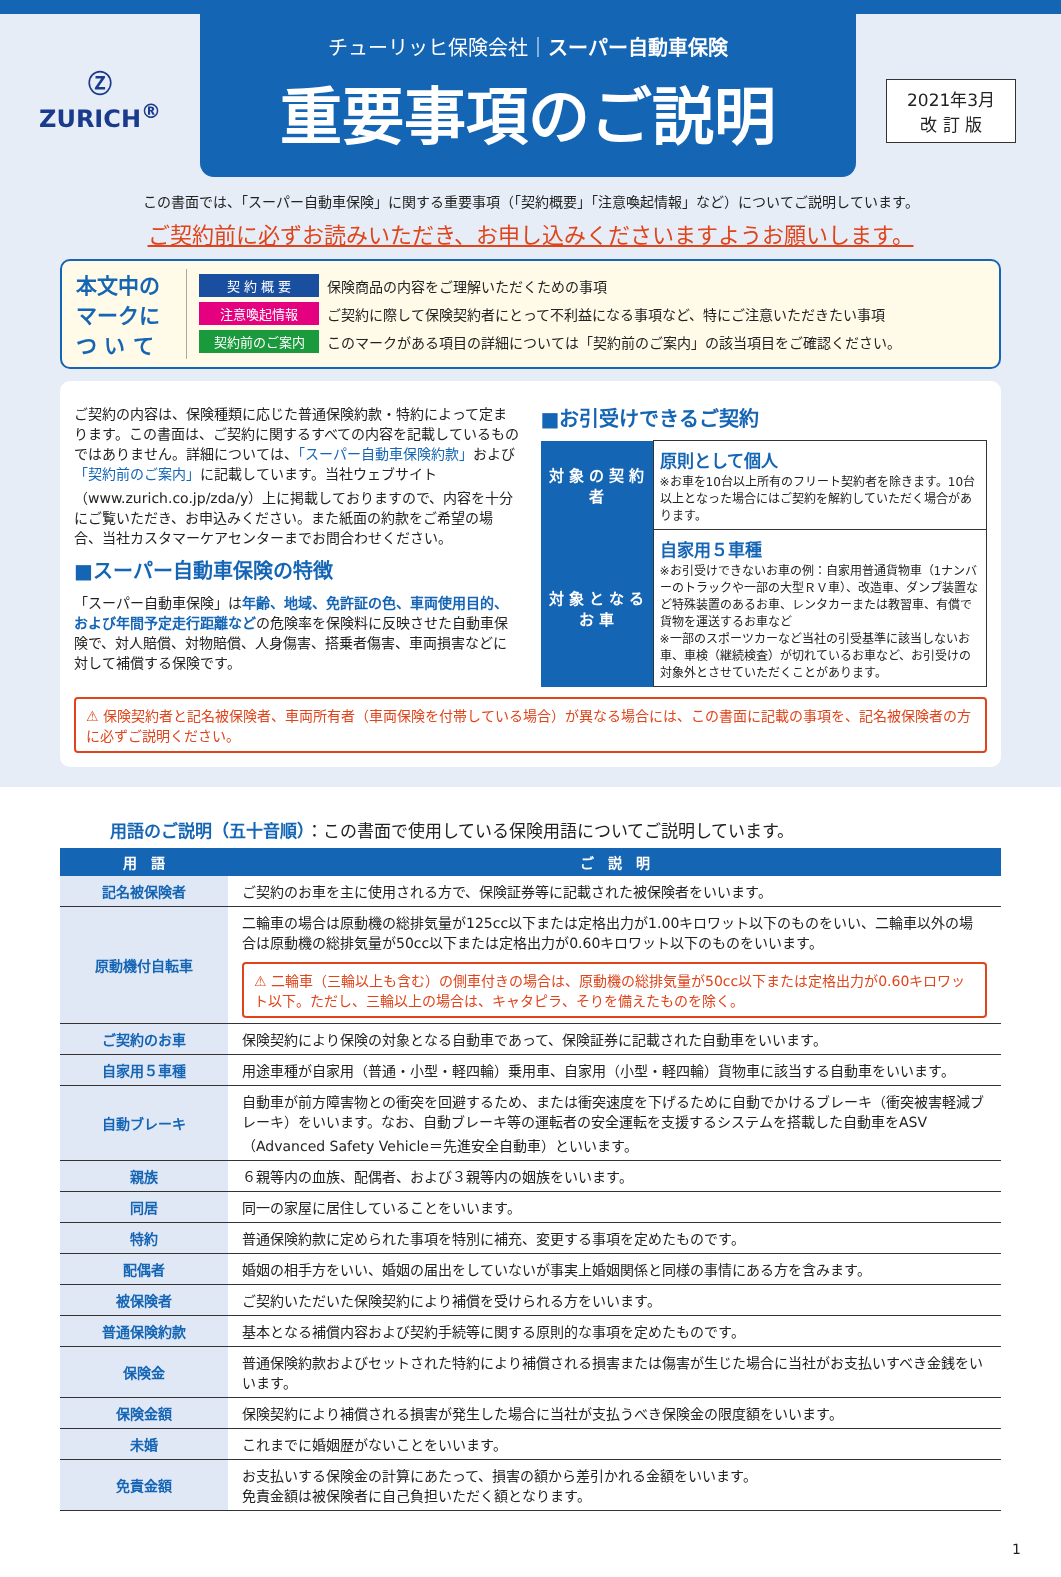Ⓩ
ZURICH<sup>®</sup>
チューリッヒ保険会社｜スーパー自動車保険
重要事項のご説明
2021年3月
改 訂 版
この書面では、「スーパー自動車保険」に関する重要事項（「契約概要」「注意喚起情報」など）についてご説明しています。
ご契約前に必ずお読みいただき、お申し込みくださいますようお願いします。
本文中の マークに つ い て
契 約 概 要 保険商品の内容をご理解いただくための事項
注意喚起情報 ご契約に際して保険契約者にとって不利益になる事項など、特にご注意いただきたい事項
契約前のご案内 このマークがある項目の詳細については「契約前のご案内」の該当項目をご確認ください。
ご契約の内容は、保険種類に応じた普通保険約款・特約によって定まります。この書面は、ご契約に関するすべての内容を記載しているものではありません。詳細については、「スーパー自動車保険約款」および「契約前のご案内」に記載しています。当社ウェブサイト（www.zurich.co.jp/zda/y）上に掲載しておりますので、内容を十分にご覧いただき、お申込みください。また紙面の約款をご希望の場合、当社カスタマーケアセンターまでお問合わせください。
■スーパー自動車保険の特徴
「スーパー自動車保険」は年齢、地域、免許証の色、車両使用目的、および年間予定走行距離などの危険率を保険料に反映させた自動車保険で、対人賠償、対物賠償、人身傷害、搭乗者傷害、車両損害などに対して補償する保険です。
■お引受けできるご契約
| 対 象 の 契 約 者 | 原則として個人 ※お車を10台以上所有のフリート契約者を除きます。10台以上となった場合にはご契約を解約していただく場合があります。 |
| 対 象 と な る お 車 | 自家用５車種 ※お引受けできないお車の例：自家用普通貨物車（1ナンバーのトラックや一部の大型ＲＶ車）、改造車、ダンプ装置など特殊装置のあるお車、レンタカーまたは教習車、有償で貨物を運送するお車など ※一部のスポーツカーなど当社の引受基準に該当しないお車、車検（継続検査）が切れているお車など、お引受けの対象外とさせていただくことがあります。 |
⚠ 保険契約者と記名被保険者、車両所有者（車両保険を付帯している場合）が異なる場合には、この書面に記載の事項を、記名被保険者の方に必ずご説明ください。
用語のご説明（五十音順）：この書面で使用している保険用語についてご説明しています。
| 用 語 | ご 説 明 |
| --- | --- |
| 記名被保険者 | ご契約のお車を主に使用される方で、保険証券等に記載された被保険者をいいます。 |
| 原動機付自転車 | 二輪車の場合は原動機の総排気量が125cc以下または定格出力が1.00キロワット以下のものをいい、二輪車以外の場合は原動機の総排気量が50cc以下または定格出力が0.60キロワット以下のものをいいます。 ⚠ 二輪車（三輪以上も含む）の側車付きの場合は、原動機の総排気量が50cc以下または定格出力が0.60キロワット以下。ただし、三輪以上の場合は、キャタピラ、そりを備えたものを除く。 |
| ご契約のお車 | 保険契約により保険の対象となる自動車であって、保険証券に記載された自動車をいいます。 |
| 自家用５車種 | 用途車種が自家用（普通・小型・軽四輪）乗用車、自家用（小型・軽四輪）貨物車に該当する自動車をいいます。 |
| 自動ブレーキ | 自動車が前方障害物との衝突を回避するため、または衝突速度を下げるために自動でかけるブレーキ（衝突被害軽減ブレーキ）をいいます。なお、自動ブレーキ等の運転者の安全運転を支援するシステムを搭載した自動車をASV（Advanced Safety Vehicle＝先進安全自動車）といいます。 |
| 親族 | ６親等内の血族、配偶者、および３親等内の姻族をいいます。 |
| 同居 | 同一の家屋に居住していることをいいます。 |
| 特約 | 普通保険約款に定められた事項を特別に補充、変更する事項を定めたものです。 |
| 配偶者 | 婚姻の相手方をいい、婚姻の届出をしていないが事実上婚姻関係と同様の事情にある方を含みます。 |
| 被保険者 | ご契約いただいた保険契約により補償を受けられる方をいいます。 |
| 普通保険約款 | 基本となる補償内容および契約手続等に関する原則的な事項を定めたものです。 |
| 保険金 | 普通保険約款およびセットされた特約により補償される損害または傷害が生じた場合に当社がお支払いすべき金銭をいいます。 |
| 保険金額 | 保険契約により補償される損害が発生した場合に当社が支払うべき保険金の限度額をいいます。 |
| 未婚 | これまでに婚姻歴がないことをいいます。 |
| 免責金額 | お支払いする保険金の計算にあたって、損害の額から差引かれる金額をいいます。 免責金額は被保険者に自己負担いただく額となります。 |
1